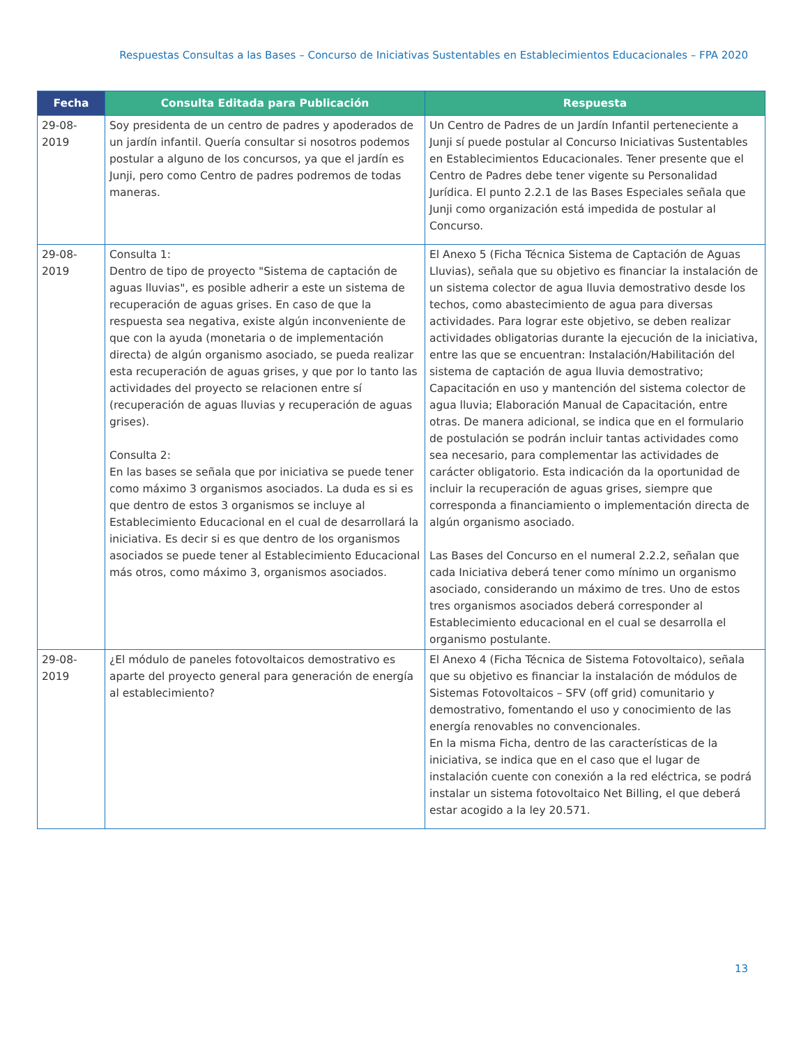Respuestas Consultas a las Bases – Concurso de Iniciativas Sustentables en Establecimientos Educacionales – FPA 2020
| Fecha | Consulta Editada para Publicación | Respuesta |
| --- | --- | --- |
| 29-08-2019 | Soy presidenta de un centro de padres y apoderados de un jardín infantil. Quería consultar si nosotros podemos postular a alguno de los concursos, ya que el jardín es Junji, pero como Centro de padres podremos de todas maneras. | Un Centro de Padres de un Jardín Infantil perteneciente a Junji sí puede postular al Concurso Iniciativas Sustentables en Establecimientos Educacionales. Tener presente que el Centro de Padres debe tener vigente su Personalidad Jurídica. El punto 2.2.1 de las Bases Especiales señala que Junji como organización está impedida de postular al Concurso. |
| 29-08-2019 | Consulta 1: Dentro de tipo de proyecto "Sistema de captación de aguas lluvias", es posible adherir a este un sistema de recuperación de aguas grises. En caso de que la respuesta sea negativa, existe algún inconveniente de que con la ayuda (monetaria o de implementación directa) de algún organismo asociado, se pueda realizar esta recuperación de aguas grises, y que por lo tanto las actividades del proyecto se relacionen entre sí (recuperación de aguas lluvias y recuperación de aguas grises). Consulta 2: En las bases se señala que por iniciativa se puede tener como máximo 3 organismos asociados. La duda es si es que dentro de estos 3 organismos se incluye al Establecimiento Educacional en el cual de desarrollará la iniciativa. Es decir si es que dentro de los organismos asociados se puede tener al Establecimiento Educacional más otros, como máximo 3, organismos asociados. | El Anexo 5 (Ficha Técnica Sistema de Captación de Aguas Lluvias), señala que su objetivo es financiar la instalación de un sistema colector de agua lluvia demostrativo desde los techos, como abastecimiento de agua para diversas actividades. Para lograr este objetivo, se deben realizar actividades obligatorias durante la ejecución de la iniciativa, entre las que se encuentran: Instalación/Habilitación del sistema de captación de agua lluvia demostrativo; Capacitación en uso y mantención del sistema colector de agua lluvia; Elaboración Manual de Capacitación, entre otras. De manera adicional, se indica que en el formulario de postulación se podrán incluir tantas actividades como sea necesario, para complementar las actividades de carácter obligatorio. Esta indicación da la oportunidad de incluir la recuperación de aguas grises, siempre que corresponda a financiamiento o implementación directa de algún organismo asociado. Las Bases del Concurso en el numeral 2.2.2, señalan que cada Iniciativa deberá tener como mínimo un organismo asociado, considerando un máximo de tres. Uno de estos tres organismos asociados deberá corresponder al Establecimiento educacional en el cual se desarrolla el organismo postulante. |
| 29-08-2019 | ¿El módulo de paneles fotovoltaicos demostrativo es aparte del proyecto general para generación de energía al establecimiento? | El Anexo 4 (Ficha Técnica de Sistema Fotovoltaico), señala que su objetivo es financiar la instalación de módulos de Sistemas Fotovoltaicos – SFV (off grid) comunitario y demostrativo, fomentando el uso y conocimiento de las energía renovables no convencionales. En la misma Ficha, dentro de las características de la iniciativa, se indica que en el caso que el lugar de instalación cuente con conexión a la red eléctrica, se podrá instalar un sistema fotovoltaico Net Billing, el que deberá estar acogido a la ley 20.571. |
13